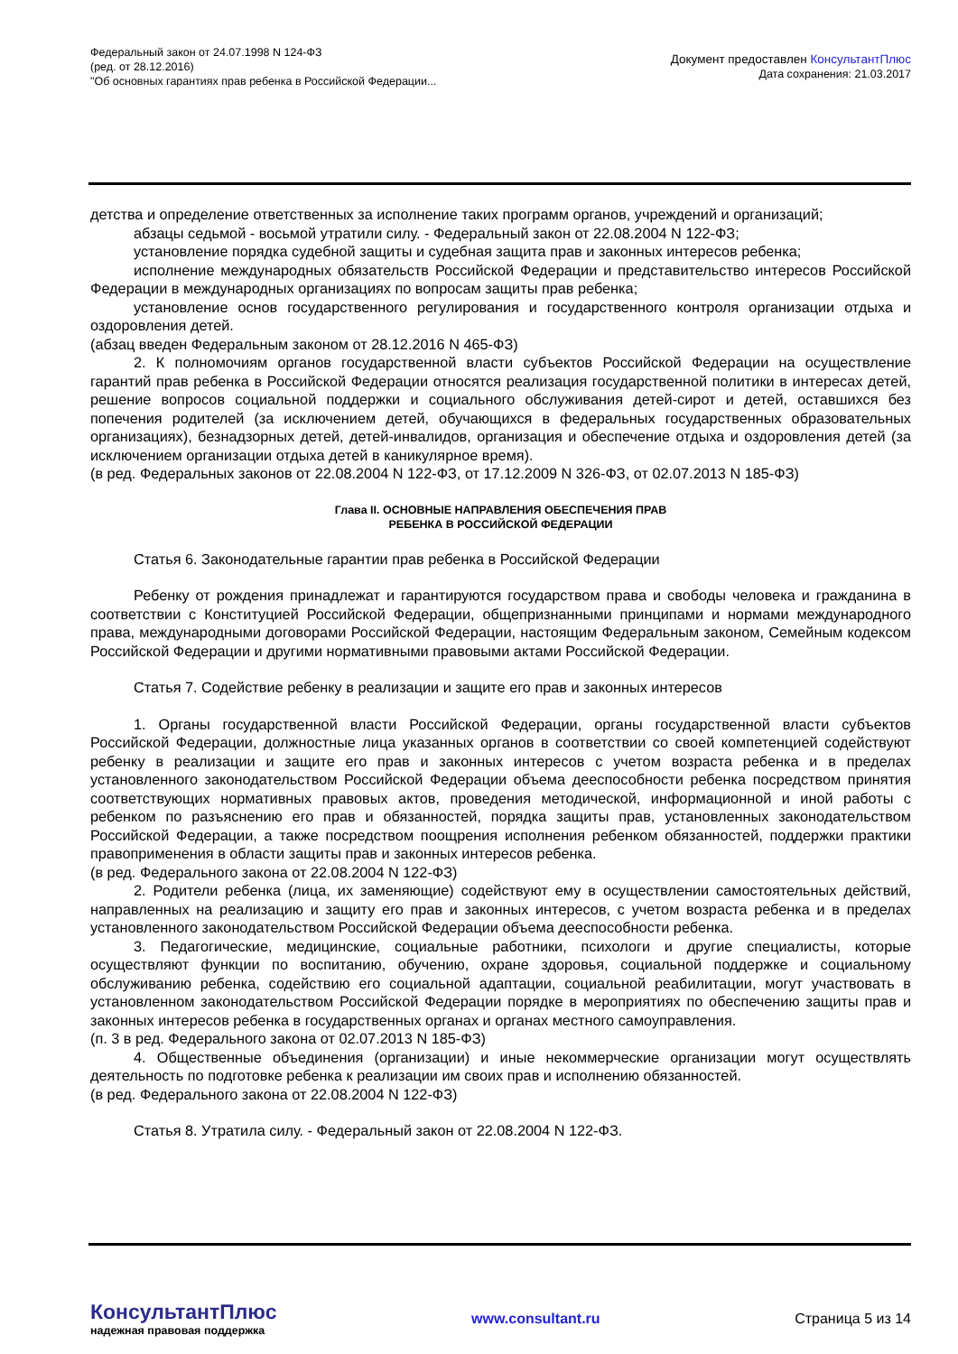Федеральный закон от 24.07.1998 N 124-ФЗ
(ред. от 28.12.2016)
"Об основных гарантиях прав ребенка в Российской Федерации...
Документ предоставлен КонсультантПлюс
Дата сохранения: 21.03.2017
детства и определение ответственных за исполнение таких программ органов, учреждений и организаций;
абзацы седьмой - восьмой утратили силу. - Федеральный закон от 22.08.2004 N 122-ФЗ;
установление порядка судебной защиты и судебная защита прав и законных интересов ребенка;
исполнение международных обязательств Российской Федерации и представительство интересов Российской Федерации в международных организациях по вопросам защиты прав ребенка;
установление основ государственного регулирования и государственного контроля организации отдыха и оздоровления детей.
(абзац введен Федеральным законом от 28.12.2016 N 465-ФЗ)
2. К полномочиям органов государственной власти субъектов Российской Федерации на осуществление гарантий прав ребенка в Российской Федерации относятся реализация государственной политики в интересах детей, решение вопросов социальной поддержки и социального обслуживания детей-сирот и детей, оставшихся без попечения родителей (за исключением детей, обучающихся в федеральных государственных образовательных организациях), безнадзорных детей, детей-инвалидов, организация и обеспечение отдыха и оздоровления детей (за исключением организации отдыха детей в каникулярное время).
(в ред. Федеральных законов от 22.08.2004 N 122-ФЗ, от 17.12.2009 N 326-ФЗ, от 02.07.2013 N 185-ФЗ)
Глава II. ОСНОВНЫЕ НАПРАВЛЕНИЯ ОБЕСПЕЧЕНИЯ ПРАВ
РЕБЕНКА В РОССИЙСКОЙ ФЕДЕРАЦИИ
Статья 6. Законодательные гарантии прав ребенка в Российской Федерации
Ребенку от рождения принадлежат и гарантируются государством права и свободы человека и гражданина в соответствии с Конституцией Российской Федерации, общепризнанными принципами и нормами международного права, международными договорами Российской Федерации, настоящим Федеральным законом, Семейным кодексом Российской Федерации и другими нормативными правовыми актами Российской Федерации.
Статья 7. Содействие ребенку в реализации и защите его прав и законных интересов
1. Органы государственной власти Российской Федерации, органы государственной власти субъектов Российской Федерации, должностные лица указанных органов в соответствии со своей компетенцией содействуют ребенку в реализации и защите его прав и законных интересов с учетом возраста ребенка и в пределах установленного законодательством Российской Федерации объема дееспособности ребенка посредством принятия соответствующих нормативных правовых актов, проведения методической, информационной и иной работы с ребенком по разъяснению его прав и обязанностей, порядка защиты прав, установленных законодательством Российской Федерации, а также посредством поощрения исполнения ребенком обязанностей, поддержки практики правоприменения в области защиты прав и законных интересов ребенка.
(в ред. Федерального закона от 22.08.2004 N 122-ФЗ)
2. Родители ребенка (лица, их заменяющие) содействуют ему в осуществлении самостоятельных действий, направленных на реализацию и защиту его прав и законных интересов, с учетом возраста ребенка и в пределах установленного законодательством Российской Федерации объема дееспособности ребенка.
3. Педагогические, медицинские, социальные работники, психологи и другие специалисты, которые осуществляют функции по воспитанию, обучению, охране здоровья, социальной поддержке и социальному обслуживанию ребенка, содействию его социальной адаптации, социальной реабилитации, могут участвовать в установленном законодательством Российской Федерации порядке в мероприятиях по обеспечению защиты прав и законных интересов ребенка в государственных органах и органах местного самоуправления.
(п. 3 в ред. Федерального закона от 02.07.2013 N 185-ФЗ)
4. Общественные объединения (организации) и иные некоммерческие организации могут осуществлять деятельность по подготовке ребенка к реализации им своих прав и исполнению обязанностей.
(в ред. Федерального закона от 22.08.2004 N 122-ФЗ)
Статья 8. Утратила силу. - Федеральный закон от 22.08.2004 N 122-ФЗ.
КонсультантПлюс
надежная правовая поддержка
www.consultant.ru Страница 5 из 14